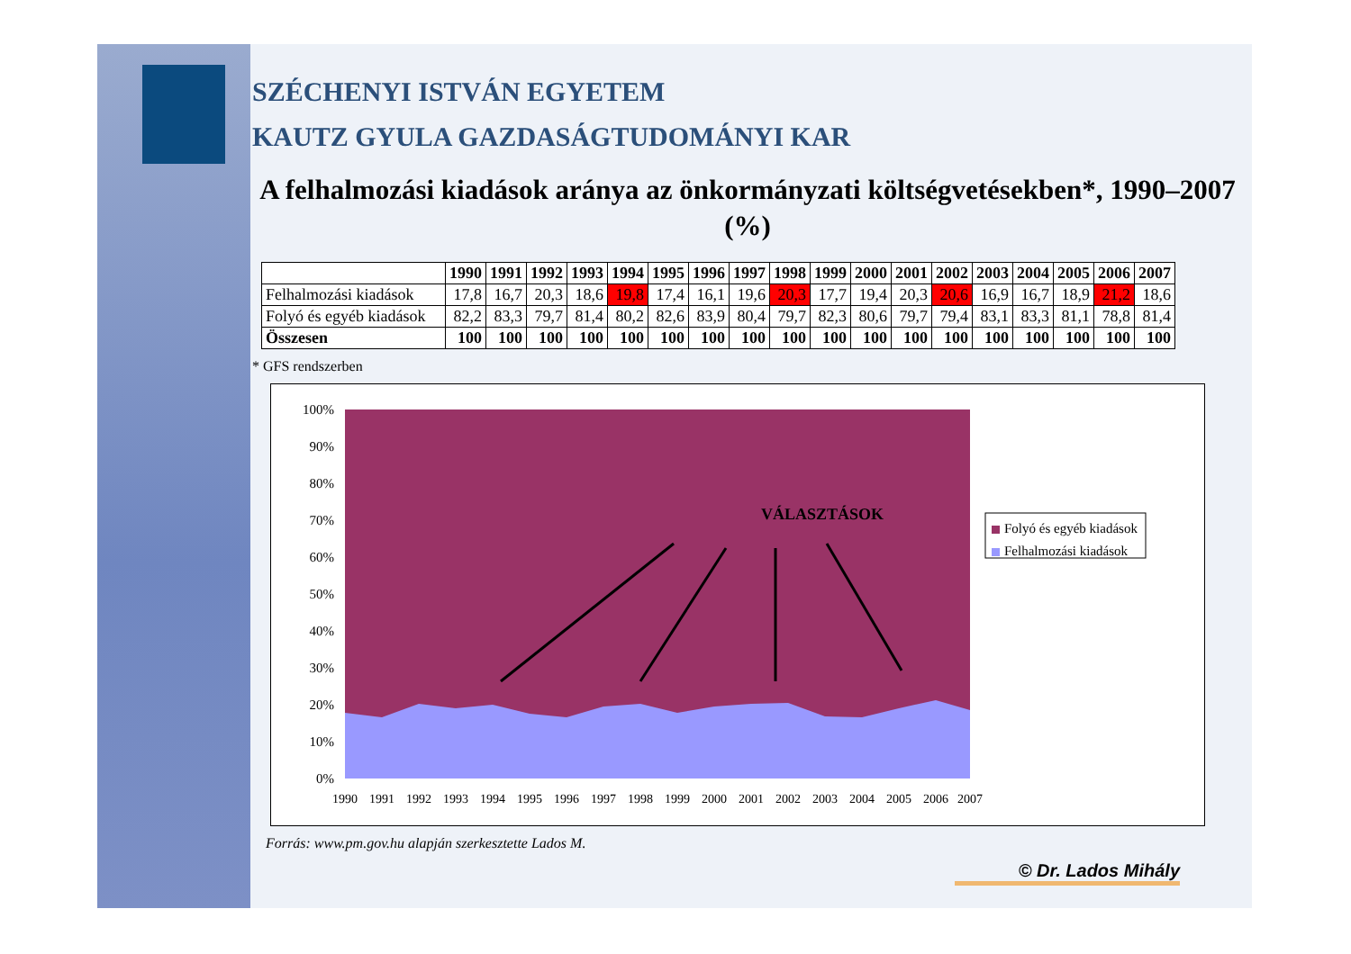SZÉCHENYI ISTVÁN EGYETEM
KAUTZ GYULA GAZDASÁGTUDOMÁNYI KAR
A felhalmozási kiadások aránya az önkormányzati költségvetésekben*, 1990–2007 (%)
| | 1990 | 1991 | 1992 | 1993 | 1994 | 1995 | 1996 | 1997 | 1998 | 1999 | 2000 | 2001 | 2002 | 2003 | 2004 | 2005 | 2006 | 2007 |
| --- | --- | --- | --- | --- | --- | --- | --- | --- | --- | --- | --- | --- | --- | --- | --- | --- | --- | --- |
| Felhalmozási kiadások | 17,8 | 16,7 | 20,3 | 18,6 | 19,8 | 17,4 | 16,1 | 19,6 | 20,3 | 17,7 | 19,4 | 20,3 | 20,6 | 16,9 | 16,7 | 18,9 | 21,2 | 18,6 |
| Folyó és egyéb kiadások | 82,2 | 83,3 | 79,7 | 81,4 | 80,2 | 82,6 | 83,9 | 80,4 | 79,7 | 82,3 | 80,6 | 79,7 | 79,4 | 83,1 | 83,3 | 81,1 | 78,8 | 81,4 |
| Összesen | 100 | 100 | 100 | 100 | 100 | 100 | 100 | 100 | 100 | 100 | 100 | 100 | 100 | 100 | 100 | 100 | 100 | 100 |
* GFS rendszerben
100%
90%
80%
70%
60%
50%
40%
30%
20%
10%
0%
VÁLASZTÁSOK
1990
1991
1992
1993
1994
1995
1996
1997
1998
1999
2000
2001
2002
2003
2004
2005
2006
2007
Folyó és egyéb kiadások
Felhalmozási kiadások
Forrás: www.pm.gov.hu alapján szerkesztette Lados M.
© Dr. Lados Mihály